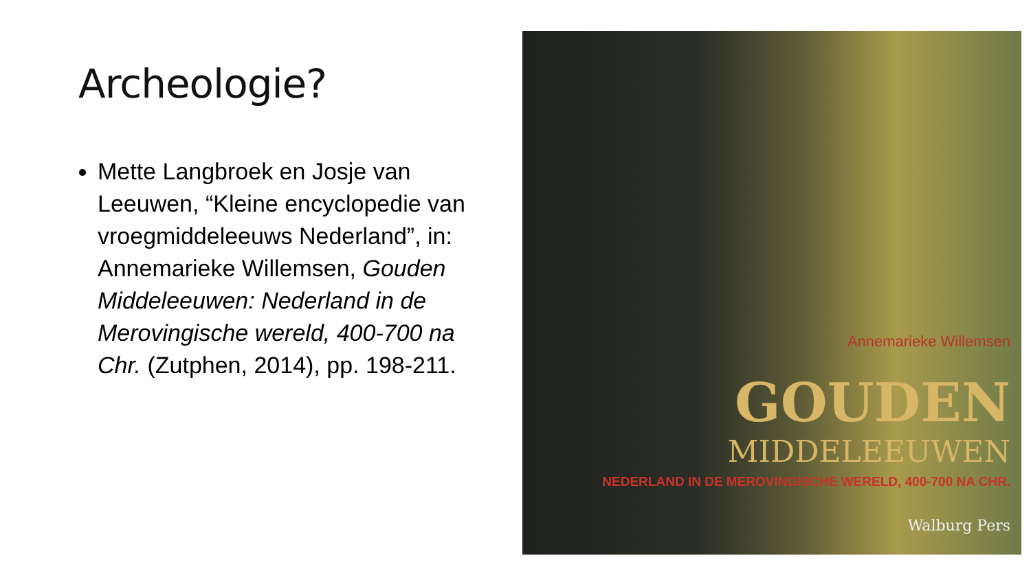Archeologie?
Mette Langbroek en Josje van Leeuwen, “Kleine encyclopedie van vroegmiddeleeuws Nederland”, in: Annemarieke Willemsen, Gouden Middeleeuwen: Nederland in de Merovingische wereld, 400-700 na Chr. (Zutphen, 2014), pp. 198-211.
Annemarieke Willemsen
GOUDEN
MIDDELEEUWEN
NEDERLAND IN DE MEROVINGISCHE WERELD, 400-700 NA CHR.
Walburg Pers